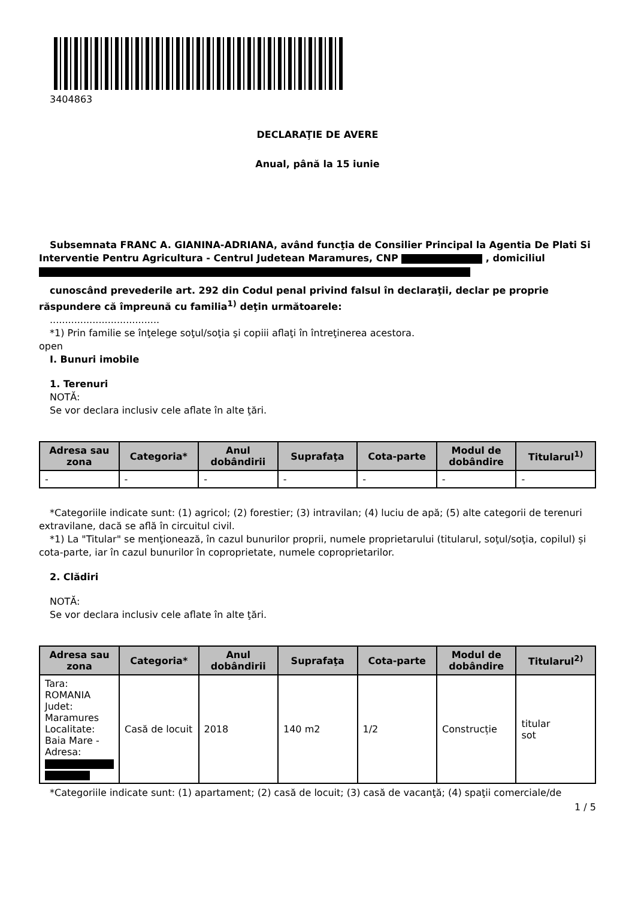3404863
DECLARAŢIE DE AVERE
Anual, până la 15 iunie
Subsemnata FRANC A. GIANINA-ADRIANA, având funcţia de Consilier Principal la Agentia De Plati Si Interventie Pentru Agricultura - Centrul Judetean Maramures, CNP , domiciliul
cunoscând prevederile art. 292 din Codul penal privind falsul în declaraţii, declar pe proprie răspundere că împreună cu familia<sup>1)</sup> deţin următoarele:
....................................
*1) Prin familie se înţelege soţul/soţia şi copiii aflaţi în întreţinerea acestora.
open
I. Bunuri imobile
1. Terenuri
NOTĂ:
Se vor declara inclusiv cele aflate în alte ţări.
| Adresa sau zona | Categoria* | Anul dobândirii | Suprafaţa | Cota-parte | Modul de dobândire | Titularul<sup>1)</sup> |
| --- | --- | --- | --- | --- | --- | --- |
| - | - | - | - | - | - | - |
*Categoriile indicate sunt: (1) agricol; (2) forestier; (3) intravilan; (4) luciu de apă; (5) alte categorii de terenuri extravilane, dacă se află în circuitul civil.
*1) La "Titular" se menţionează, în cazul bunurilor proprii, numele proprietarului (titularul, soţul/soţia, copilul) și cota-parte, iar în cazul bunurilor în coproprietate, numele coproprietarilor.
2. Clădiri
NOTĂ:
Se vor declara inclusiv cele aflate în alte ţări.
| Adresa sau zona | Categoria* | Anul dobândirii | Suprafaţa | Cota-parte | Modul de dobândire | Titularul<sup>2)</sup> |
| --- | --- | --- | --- | --- | --- | --- |
| Tara: ROMANIA Judet: Maramures Localitate: Baia Mare - Adresa: | Casă de locuit | 2018 | 140 m2 | 1/2 | Construcție | titular sot |
*Categoriile indicate sunt: (1) apartament; (2) casă de locuit; (3) casă de vacanţă; (4) spaţii comerciale/de
1 / 5